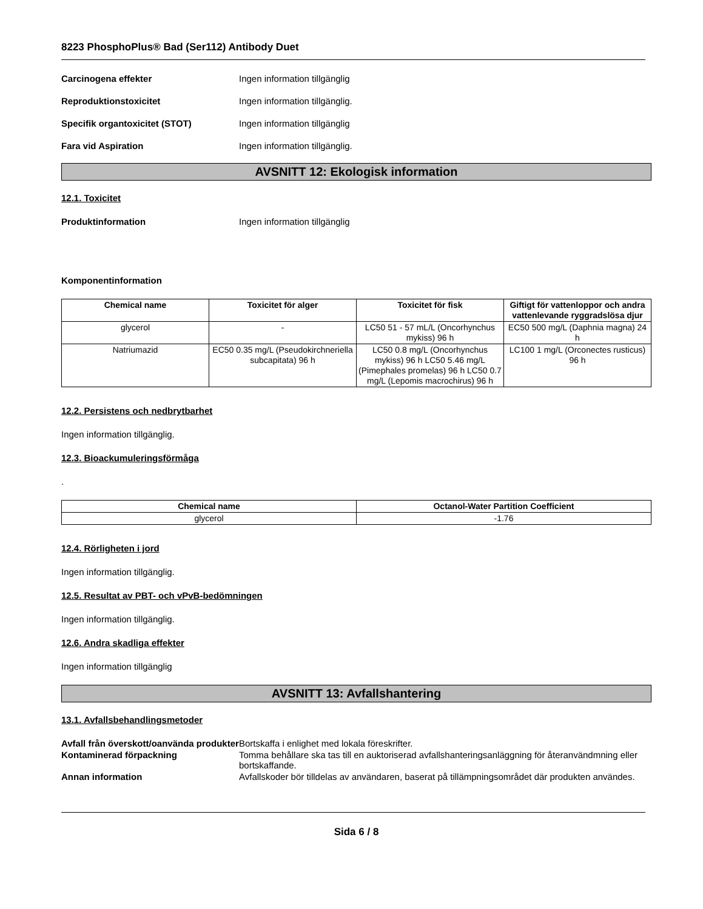8223 PhosphoPlus® Bad (Ser112) Antibody Duet
Carcinogena effekter Ingen information tillgänglig
Reproduktionstoxicitet Ingen information tillgänglig.
Specifik organtoxicitet (STOT) Ingen information tillgänglig
Fara vid Aspiration Ingen information tillgänglig.
AVSNITT 12: Ekologisk information
12.1. Toxicitet
Produktinformation Ingen information tillgänglig
Komponentinformation
| Chemical name | Toxicitet för alger | Toxicitet för fisk | Giftigt för vattenloppor och andra vattenlevande ryggradslösa djur |
| --- | --- | --- | --- |
| glycerol | - | LC50 51 - 57 mL/L (Oncorhynchus mykiss) 96 h | EC50 500 mg/L (Daphnia magna) 24 h |
| Natriumazid | EC50 0.35 mg/L (Pseudokirchneriella subcapitata) 96 h | LC50 0.8 mg/L (Oncorhynchus mykiss) 96 h LC50 5.46 mg/L (Pimephales promelas) 96 h LC50 0.7 mg/L (Lepomis macrochirus) 96 h | LC100 1 mg/L (Orconectes rusticus) 96 h |
12.2. Persistens och nedbrytbarhet
Ingen information tillgänglig.
12.3. Bioackumuleringsförmåga
.
| Chemical name | Octanol-Water Partition Coefficient |
| --- | --- |
| glycerol | -1.76 |
12.4. Rörligheten i jord
Ingen information tillgänglig.
12.5. Resultat av PBT- och vPvB-bedömningen
Ingen information tillgänglig.
12.6. Andra skadliga effekter
Ingen information tillgänglig
AVSNITT 13: Avfallshantering
13.1. Avfallsbehandlingsmetoder
Avfall från överskott/oanvända produkter
Bortskaffa i enlighet med lokala föreskrifter.
Kontaminerad förpackning Tomma behållare ska tas till en auktoriserad avfallshanteringsanläggning för återanvändmning eller bortskaffande.
Annan information Avfallskoder bör tilldelas av användaren, baserat på tillämpningsområdet där produkten användes.
Sida 6 / 8